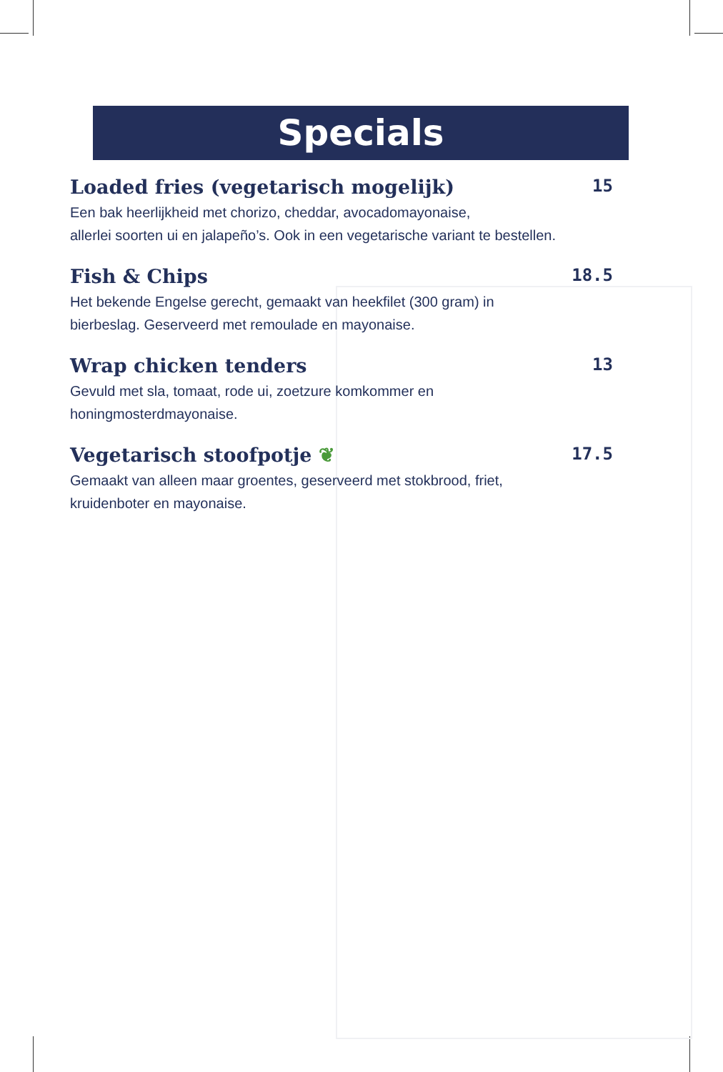Specials
Loaded fries (vegetarisch mogelijk) 15
Een bak heerlijkheid met chorizo, cheddar, avocadomayonaise,
allerlei soorten ui en jalapeño’s. Ook in een vegetarische variant te bestellen.
Fish & Chips 18.5
Het bekende Engelse gerecht, gemaakt van heekfilet (300 gram) in
bierbeslag. Geserveerd met remoulade en mayonaise.
Wrap chicken tenders 13
Gevuld met sla, tomaat, rode ui, zoetzure komkommer en
honingmosterdmayonaise.
Vegetarisch stoofpotje ❦ 17.5
Gemaakt van alleen maar groentes, geserveerd met stokbrood, friet,
kruidenboter en mayonaise.